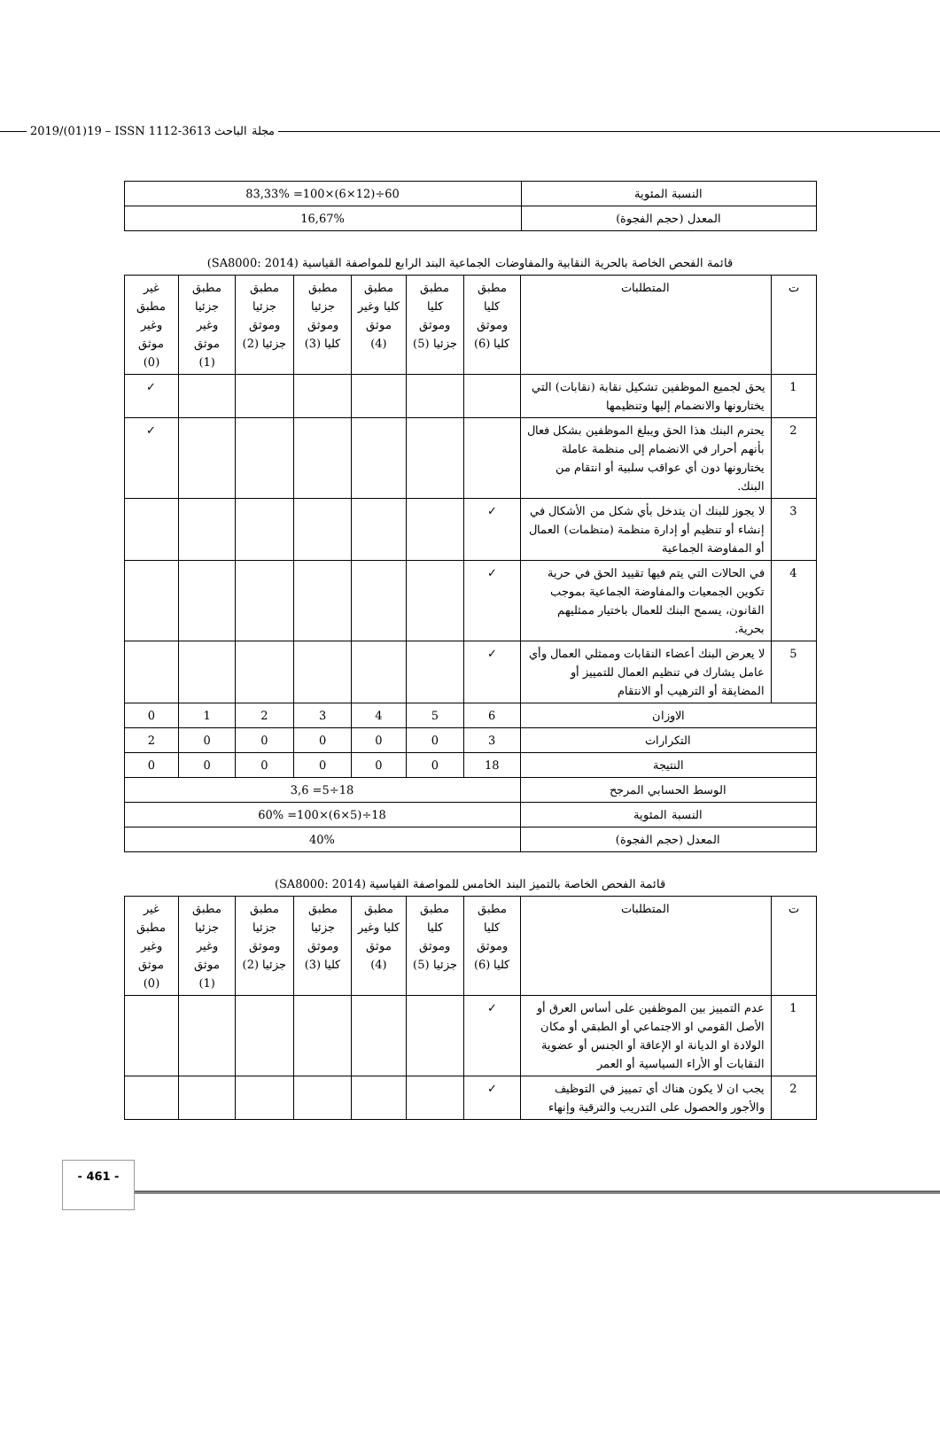2019/(01)19 – ISSN 1112-3613 مجلة الباحث
| النسبة المئوية | 60÷(12×6)×100= 83,33% |
| المعدل (حجم الفجوة) | 16,67% |
قائمة الفحص الخاصة بالحرية النقابية والمفاوضات الجماعية البند الرابع للمواصفة القياسية (SA8000: 2014)
| ت | المتطلبات | مطبق كليا وموثق كليا (6) | مطبق كليا وموثق جزئيا (5) | مطبق كليا وغير موثق (4) | مطبق جزئيا وموثق كليا (3) | مطبق جزئيا وموثق جزئيا (2) | مطبق جزئيا وغير موثق (1) | غير مطبق وغير موثق (0) |
| --- | --- | --- | --- | --- | --- | --- | --- | --- |
| 1 | يحق لجميع الموظفين تشكيل نقابة (نقابات) التي يختارونها والانضمام إليها وتنظيمها | | | | | | | ✓ |
| 2 | يحترم البنك هذا الحق ويبلغ الموظفين بشكل فعال بأنهم أحرار في الانضمام إلى منظمة عاملة يختارونها دون أي عواقب سلبية أو انتقام من البنك. | | | | | | | ✓ |
| 3 | لا يجوز للبنك أن يتدخل بأي شكل من الأشكال في إنشاء أو تنظيم أو إدارة منظمة (منظمات) العمال أو المفاوضة الجماعية | ✓ | | | | | | |
| 4 | في الحالات التي يتم فيها تقييد الحق في حرية تكوين الجمعيات والمفاوضة الجماعية بموجب القانون، يسمح البنك للعمال باختيار ممثليهم بحرية. | ✓ | | | | | | |
| 5 | لا يعرض البنك أعضاء النقابات وممثلي العمال وأي عامل يشارك في تنظيم العمال للتمييز أو المضايقة أو الترهيب أو الانتقام | ✓ | | | | | | |
| الاوزان | | 6 | 5 | 4 | 3 | 2 | 1 | 0 |
| التكرارات | | 3 | 0 | 0 | 0 | 0 | 0 | 2 |
| النتيجة | | 18 | 0 | 0 | 0 | 0 | 0 | 0 |
| الوسط الحسابي المرجح | | 18÷5= 3,6 | | | | | | |
| النسبة المئوية | | 18÷(5×6)×100= 60% | | | | | | |
| المعدل (حجم الفجوة) | | 40% | | | | | | |
قائمة الفحص الخاصة بالتميز البند الخامس للمواصفة القياسية (SA8000: 2014)
| ت | المتطلبات | مطبق كليا وموثق كليا (6) | مطبق كليا وموثق جزئيا (5) | مطبق كليا وغير موثق (4) | مطبق جزئيا وموثق كليا (3) | مطبق جزئيا وموثق جزئيا (2) | مطبق جزئيا وغير موثق (1) | غير مطبق وغير موثق (0) |
| --- | --- | --- | --- | --- | --- | --- | --- | --- |
| 1 | عدم التمييز بين الموظفين على أساس العرق أو الأصل القومي او الاجتماعي أو الطبقي أو مكان الولادة او الديانة او الإعاقة أو الجنس أو عضوية النقابات أو الأراء السياسية أو العمر | ✓ | | | | | | |
| 2 | يجب ان لا يكون هناك أي تمييز في التوظيف والأجور والحصول على التدريب والترقية وإنهاء | ✓ | | | | | | |
- 461 -